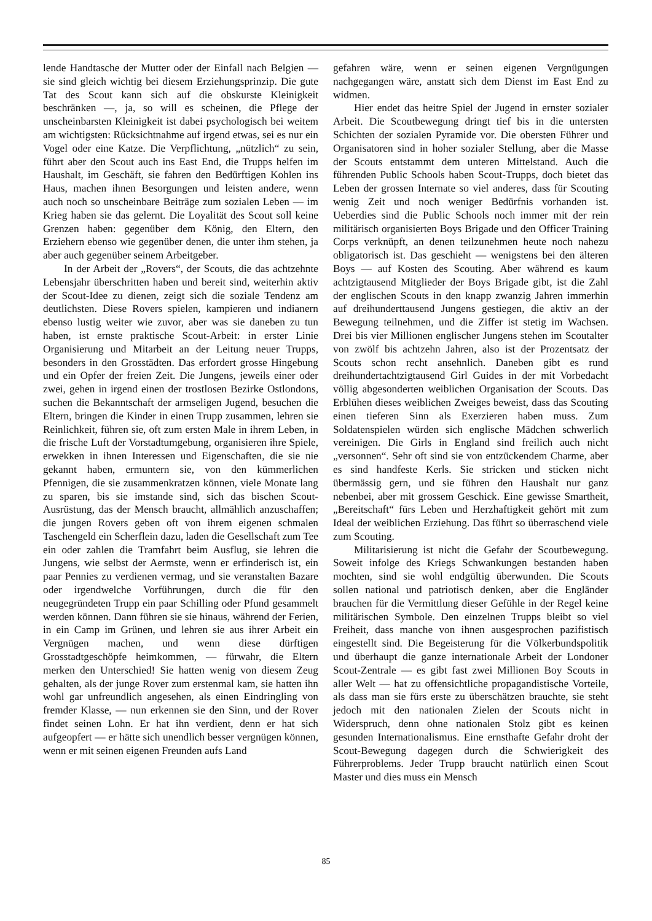lende Handtasche der Mutter oder der Einfall nach Belgien — sie sind gleich wichtig bei diesem Erziehungsprinzip. Die gute Tat des Scout kann sich auf die obskurste Kleinigkeit beschränken —, ja, so will es scheinen, die Pflege der unscheinbarsten Kleinigkeit ist dabei psychologisch bei weitem am wichtigsten: Rücksichtnahme auf irgend etwas, sei es nur ein Vogel oder eine Katze. Die Verpflichtung, „nützlich“ zu sein, führt aber den Scout auch ins East End, die Trupps helfen im Haushalt, im Geschäft, sie fahren den Bedürftigen Kohlen ins Haus, machen ihnen Besorgungen und leisten andere, wenn auch noch so unscheinbare Beiträge zum sozialen Leben — im Krieg haben sie das gelernt. Die Loyalität des Scout soll keine Grenzen haben: gegenüber dem König, den Eltern, den Erziehern ebenso wie gegenüber denen, die unter ihm stehen, ja aber auch gegenüber seinem Arbeitgeber.
In der Arbeit der „Rovers“, der Scouts, die das achtzehnte Lebensjahr überschritten haben und bereit sind, weiterhin aktiv der Scout-Idee zu dienen, zeigt sich die soziale Tendenz am deutlichsten. Diese Rovers spielen, kampieren und indianern ebenso lustig weiter wie zuvor, aber was sie daneben zu tun haben, ist ernste praktische Scout-Arbeit: in erster Linie Organisierung und Mitarbeit an der Leitung neuer Trupps, besonders in den Grosstädten. Das erfordert grosse Hingebung und ein Opfer der freien Zeit. Die Jungens, jeweils einer oder zwei, gehen in irgend einen der trostlosen Bezirke Ostlondons, suchen die Bekanntschaft der armseligen Jugend, besuchen die Eltern, bringen die Kinder in einen Trupp zusammen, lehren sie Reinlichkeit, führen sie, oft zum ersten Male in ihrem Leben, in die frische Luft der Vorstadtumgebung, organisieren ihre Spiele, erwekken in ihnen Interessen und Eigenschaften, die sie nie gekannt haben, ermuntern sie, von den kümmerlichen Pfennigen, die sie zusammenkratzen können, viele Monate lang zu sparen, bis sie imstande sind, sich das bischen Scout-Ausrüstung, das der Mensch braucht, allmählich anzuschaffen; die jungen Rovers geben oft von ihrem eigenen schmalen Taschengeld ein Scherflein dazu, laden die Gesellschaft zum Tee ein oder zahlen die Tramfahrt beim Ausflug, sie lehren die Jungens, wie selbst der Aermste, wenn er erfinderisch ist, ein paar Pennies zu verdienen vermag, und sie veranstalten Bazare oder irgendwelche Vorführungen, durch die für den neugegründeten Trupp ein paar Schilling oder Pfund gesammelt werden können. Dann führen sie sie hinaus, während der Ferien, in ein Camp im Grünen, und lehren sie aus ihrer Arbeit ein Vergnügen machen, und wenn diese dürftigen Grosstadtgeschöpfe heimkommen, — fürwahr, die Eltern merken den Unterschied! Sie hatten wenig von diesem Zeug gehalten, als der junge Rover zum erstenmal kam, sie hatten ihn wohl gar unfreundlich angesehen, als einen Eindringling von fremder Klasse, — nun erkennen sie den Sinn, und der Rover findet seinen Lohn. Er hat ihn verdient, denn er hat sich aufgeopfert — er hätte sich unendlich besser vergnügen können, wenn er mit seinen eigenen Freunden aufs Land
gefahren wäre, wenn er seinen eigenen Vergnügungen nachgegangen wäre, anstatt sich dem Dienst im East End zu widmen.
Hier endet das heitre Spiel der Jugend in ernster sozialer Arbeit. Die Scoutbewegung dringt tief bis in die untersten Schichten der sozialen Pyramide vor. Die obersten Führer und Organisatoren sind in hoher sozialer Stellung, aber die Masse der Scouts entstammt dem unteren Mittelstand. Auch die führenden Public Schools haben Scout-Trupps, doch bietet das Leben der grossen Internate so viel anderes, dass für Scouting wenig Zeit und noch weniger Bedürfnis vorhanden ist. Ueberdies sind die Public Schools noch immer mit der rein militärisch organisierten Boys Brigade und den Officer Training Corps verknüpft, an denen teilzunehmen heute noch nahezu obligatorisch ist. Das geschieht — wenigstens bei den älteren Boys — auf Kosten des Scouting. Aber während es kaum achtzigtausend Mitglieder der Boys Brigade gibt, ist die Zahl der englischen Scouts in den knapp zwanzig Jahren immerhin auf dreihunderttausend Jungens gestiegen, die aktiv an der Bewegung teilnehmen, und die Ziffer ist stetig im Wachsen. Drei bis vier Millionen englischer Jungens stehen im Scoutalter von zwölf bis achtzehn Jahren, also ist der Prozentsatz der Scouts schon recht ansehnlich. Daneben gibt es rund dreihundertachtzigtausend Girl Guides in der mit Vorbedacht völlig abgesonderten weiblichen Organisation der Scouts. Das Erblühen dieses weiblichen Zweiges beweist, dass das Scouting einen tieferen Sinn als Exerzieren haben muss. Zum Soldatenspielen würden sich englische Mädchen schwerlich vereinigen. Die Girls in England sind freilich auch nicht „versonnen“. Sehr oft sind sie von entzückendem Charme, aber es sind handfeste Kerls. Sie stricken und sticken nicht übermässig gern, und sie führen den Haushalt nur ganz nebenbei, aber mit grossem Geschick. Eine gewisse Smartheit, „Bereitschaft“ fürs Leben und Herzhaftigkeit gehört mit zum Ideal der weiblichen Erziehung. Das führt so überraschend viele zum Scouting.
Militarisierung ist nicht die Gefahr der Scoutbewegung. Soweit infolge des Kriegs Schwankungen bestanden haben mochten, sind sie wohl endgültig überwunden. Die Scouts sollen national und patriotisch denken, aber die Engländer brauchen für die Vermittlung dieser Gefühle in der Regel keine militärischen Symbole. Den einzelnen Trupps bleibt so viel Freiheit, dass manche von ihnen ausgesprochen pazifistisch eingestellt sind. Die Begeisterung für die Völkerbundspolitik und überhaupt die ganze internationale Arbeit der Londoner Scout-Zentrale — es gibt fast zwei Millionen Boy Scouts in aller Welt — hat zu offensichtliche propagandistische Vorteile, als dass man sie fürs erste zu überschätzen brauchte, sie steht jedoch mit den nationalen Zielen der Scouts nicht in Widerspruch, denn ohne nationalen Stolz gibt es keinen gesunden Internationalismus. Eine ernsthafte Gefahr droht der Scout-Bewegung dagegen durch die Schwierigkeit des Führerproblems. Jeder Trupp braucht natürlich einen Scout Master und dies muss ein Mensch
85